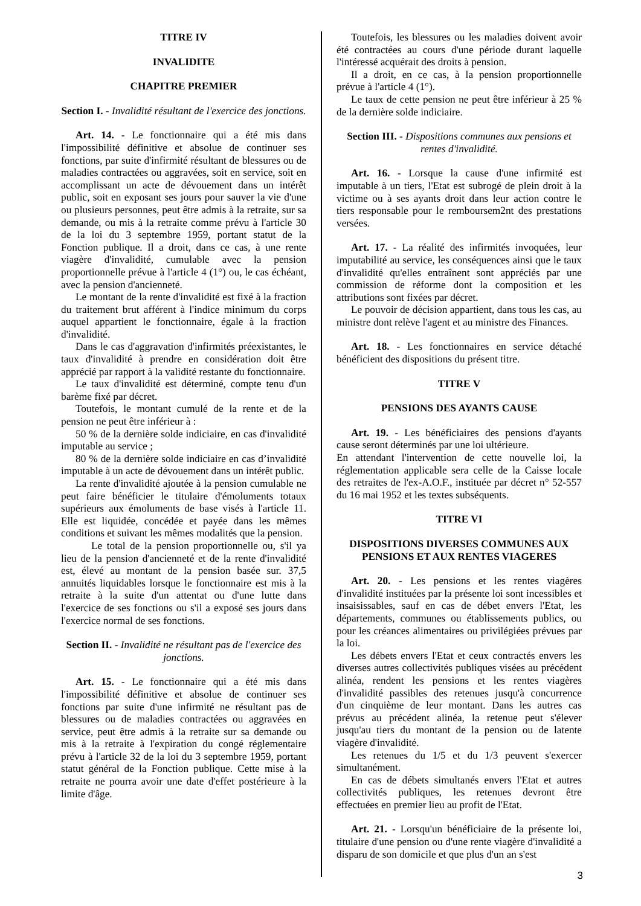TITRE IV
INVALIDITE
CHAPITRE PREMIER
Section I. - Invalidité résultant de l'exercice des jonctions.
Art. 14. - Le fonctionnaire qui a été mis dans l'impossibilité définitive et absolue de continuer ses fonctions, par suite d'infirmité résultant de blessures ou de maladies contractées ou aggravées, soit en service, soit en accomplissant un acte de dévouement dans un intérêt public, soit en exposant ses jours pour sauver la vie d'une ou plusieurs personnes, peut être admis à la retraite, sur sa demande, ou mis à la retraite comme prévu à l'article 30 de la loi du 3 septembre 1959, portant statut de la Fonction publique. Il a droit, dans ce cas, à une rente viagère d'invalidité, cumulable avec la pension proportionnelle prévue à l'article 4 (1°) ou, le cas échéant, avec la pension d'ancienneté.
Le montant de la rente d'invalidité est fixé à la fraction du traitement brut afférent à l'indice minimum du corps auquel appartient le fonctionnaire, égale à la fraction d'invalidité.
Dans le cas d'aggravation d'infirmités préexistantes, le taux d'invalidité à prendre en considération doit être apprécié par rapport à la validité restante du fonctionnaire.
Le taux d'invalidité est déterminé, compte tenu d'un barème fixé par décret.
Toutefois, le montant cumulé de la rente et de la pension ne peut être inférieur à :
50 % de la dernière solde indiciaire, en cas d'invalidité imputable au service ;
80 % de la dernière solde indiciaire en cas d’invalidité imputable à un acte de dévouement dans un intérêt public.
La rente d'invalidité ajoutée à la pension cumulable ne peut faire bénéficier le titulaire d'émoluments totaux supérieurs aux émoluments de base visés à l'article 11. Elle est liquidée, concédée et payée dans les mêmes conditions et suivant les mêmes modalités que la pension.
Le total de la pension proportionnelle ou, s'il ya lieu de la pension d'ancienneté et de la rente d'invalidité est, élevé au montant de la pension basée sur. 37,5 annuités liquidables lorsque le fonctionnaire est mis à la retraite à la suite d'un attentat ou d'une lutte dans l'exercice de ses fonctions ou s'il a exposé ses jours dans l'exercice normal de ses fonctions.
Section II. - Invalidité ne résultant pas de l'exercice des jonctions.
Art. 15. - Le fonctionnaire qui a été mis dans l'impossibilité définitive et absolue de continuer ses fonctions par suite d'une infirmité ne résultant pas de blessures ou de maladies contractées ou aggravées en service, peut être admis à la retraite sur sa demande ou mis à la retraite à l'expiration du congé réglementaire prévu à l'article 32 de la loi du 3 septembre 1959, portant statut général de la Fonction publique. Cette mise à la retraite ne pourra avoir une date d'effet postérieure à la limite d'âge.
Toutefois, les blessures ou les maladies doivent avoir été contractées au cours d'une période durant laquelle l'intéressé acquérait des droits à pension.
Il a droit, en ce cas, à la pension proportionnelle prévue à l'article 4 (1°).
Le taux de cette pension ne peut être inférieur à 25 % de la dernière solde indiciaire.
Section III. - Dispositions communes aux pensions et rentes d'invalidité.
Art. 16. - Lorsque la cause d'une infirmité est imputable à un tiers, l'Etat est subrogé de plein droit à la victime ou à ses ayants droit dans leur action contre le tiers responsable pour le remboursem2nt des prestations versées.
Art. 17. - La réalité des infirmités invoquées, leur imputabilité au service, les conséquences ainsi que le taux d'invalidité qu'elles entraînent sont appréciés par une commission de réforme dont la composition et les attributions sont fixées par décret.
Le pouvoir de décision appartient, dans tous les cas, au ministre dont relève l'agent et au ministre des Finances.
Art. 18. - Les fonctionnaires en service détaché bénéficient des dispositions du présent titre.
TITRE V
PENSIONS DES AYANTS CAUSE
Art. 19. - Les bénéficiaires des pensions d'ayants cause seront déterminés par une loi ultérieure.
En attendant l'intervention de cette nouvelle loi, la réglementation applicable sera celle de la Caisse locale des retraites de l'ex-A.O.F., instituée par décret n° 52-557 du 16 mai 1952 et les textes subséquents.
TITRE VI
DISPOSITIONS DIVERSES COMMUNES AUX PENSIONS ET AUX RENTES VIAGERES
Art. 20. - Les pensions et les rentes viagères d'invalidité instituées par la présente loi sont incessibles et insaisissables, sauf en cas de débet envers l'Etat, les départements, communes ou établissements publics, ou pour les créances alimentaires ou privilégiées prévues par la loi.
Les débets envers l'Etat et ceux contractés envers les diverses autres collectivités publiques visées au précédent alinéa, rendent les pensions et les rentes viagères d'invalidité passibles des retenues jusqu'à concurrence d'un cinquième de leur montant. Dans les autres cas prévus au précédent alinéa, la retenue peut s'élever jusqu'au tiers du montant de la pension ou de latente viagère d'invalidité.
Les retenues du 1/5 et du 1/3 peuvent s'exercer simultanément.
En cas de débets simultanés envers l'Etat et autres collectivités publiques, les retenues devront être effectuées en premier lieu au profit de l'Etat.
Art. 21. - Lorsqu'un bénéficiaire de la présente loi, titulaire d'une pension ou d'une rente viagère d'invalidité a disparu de son domicile et que plus d'un an s'est
3